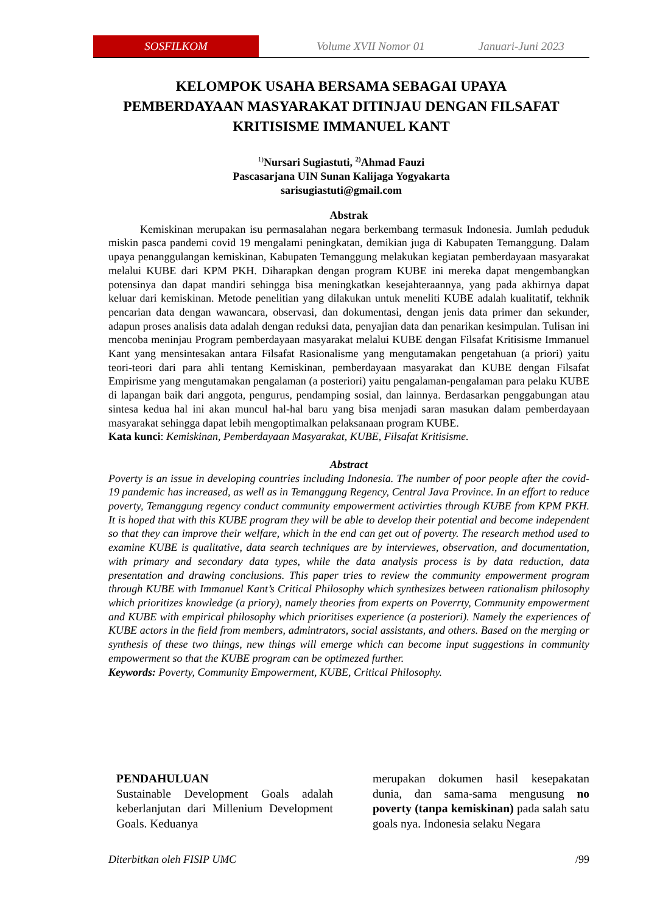SOSFILKOM Volume XVII Nomor 01 Januari-Juni 2023
KELOMPOK USAHA BERSAMA SEBAGAI UPAYA
PEMBERDAYAAN MASYARAKAT DITINJAU DENGAN FILSAFAT
KRITISISME IMMANUEL KANT
<sup>1)</sup> Nursari Sugiastuti, <sup>2)</sup>Ahmad Fauzi
Pascasarjana UIN Sunan Kalijaga Yogyakarta
sarisugiastuti@gmail.com
Abstrak
Kemiskinan merupakan isu permasalahan negara berkembang termasuk Indonesia. Jumlah peduduk miskin pasca pandemi covid 19 mengalami peningkatan, demikian juga di Kabupaten Temanggung. Dalam upaya penanggulangan kemiskinan, Kabupaten Temanggung melakukan kegiatan pemberdayaan masyarakat melalui KUBE dari KPM PKH. Diharapkan dengan program KUBE ini mereka dapat mengembangkan potensinya dan dapat mandiri sehingga bisa meningkatkan kesejahteraannya, yang pada akhirnya dapat keluar dari kemiskinan. Metode penelitian yang dilakukan untuk meneliti KUBE adalah kualitatif, tekhnik pencarian data dengan wawancara, observasi, dan dokumentasi, dengan jenis data primer dan sekunder, adapun proses analisis data adalah dengan reduksi data, penyajian data dan penarikan kesimpulan. Tulisan ini mencoba meninjau Program pemberdayaan masyarakat melalui KUBE dengan Filsafat Kritisisme Immanuel Kant yang mensintesakan antara Filsafat Rasionalisme yang mengutamakan pengetahuan (a priori) yaitu teori-teori dari para ahli tentang Kemiskinan, pemberdayaan masyarakat dan KUBE dengan Filsafat Empirisme yang mengutamakan pengalaman (a posteriori) yaitu pengalaman-pengalaman para pelaku KUBE di lapangan baik dari anggota, pengurus, pendamping sosial, dan lainnya. Berdasarkan penggabungan atau sintesa kedua hal ini akan muncul hal-hal baru yang bisa menjadi saran masukan dalam pemberdayaan masyarakat sehingga dapat lebih mengoptimalkan pelaksanaan program KUBE.
Kata kunci: Kemiskinan, Pemberdayaan Masyarakat, KUBE, Filsafat Kritisisme.
Abstract
Poverty is an issue in developing countries including Indonesia. The number of poor people after the covid-19 pandemic has increased, as well as in Temanggung Regency, Central Java Province. In an effort to reduce poverty, Temanggung regency conduct community empowerment activirties through KUBE from KPM PKH. It is hoped that with this KUBE program they will be able to develop their potential and become independent so that they can improve their welfare, which in the end can get out of poverty. The research method used to examine KUBE is qualitative, data search techniques are by interviewes, observation, and documentation, with primary and secondary data types, while the data analysis process is by data reduction, data presentation and drawing conclusions. This paper tries to review the community empowerment program through KUBE with Immanuel Kant’s Critical Philosophy which synthesizes between rationalism philosophy which prioritizes knowledge (a priory), namely theories from experts on Poverrty, Community empowerment and KUBE with empirical philosophy which prioritises experience (a posteriori). Namely the experiences of KUBE actors in the field from members, admintrators, social assistants, and others. Based on the merging or synthesis of these two things, new things will emerge which can become input suggestions in community empowerment so that the KUBE program can be optimezed further.
Keywords: Poverty, Community Empowerment, KUBE, Critical Philosophy.
PENDAHULUAN
Sustainable Development Goals adalah keberlanjutan dari Millenium Development Goals. Keduanya
merupakan dokumen hasil kesepakatan dunia, dan sama-sama mengusung no poverty (tanpa kemiskinan) pada salah satu goals nya. Indonesia selaku Negara
Diterbitkan oleh FISIP UMC /99